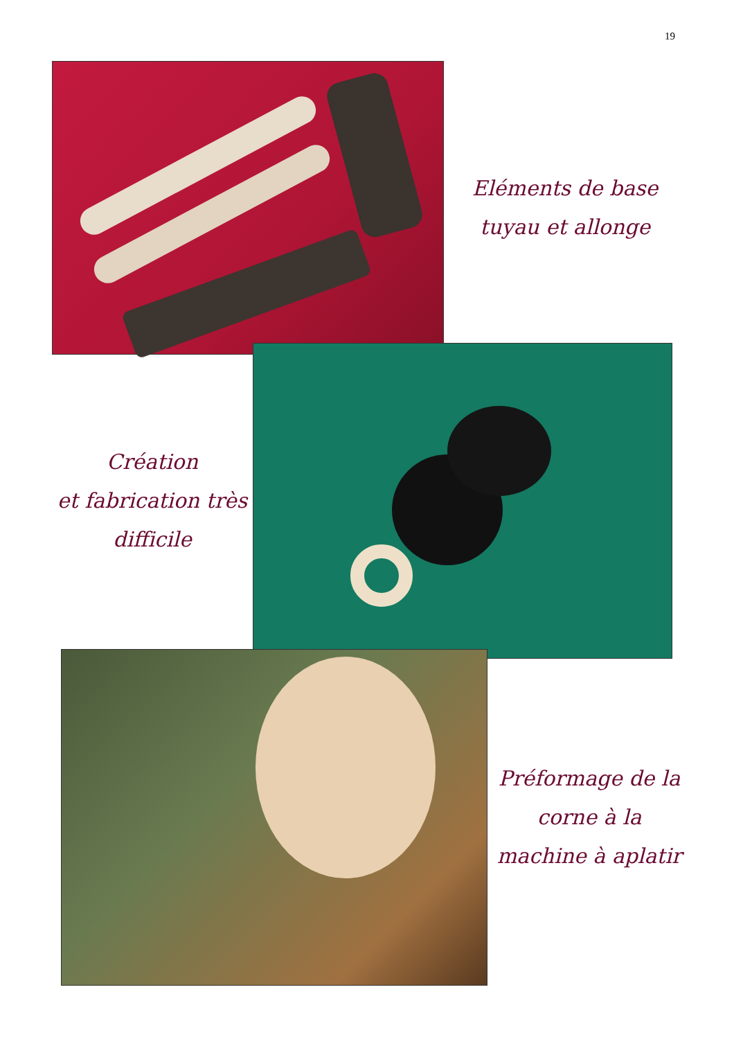19
Eléments de base
tuyau et allonge
Création
et fabrication très
difficile
Préformage de la
corne à la
machine à aplatir